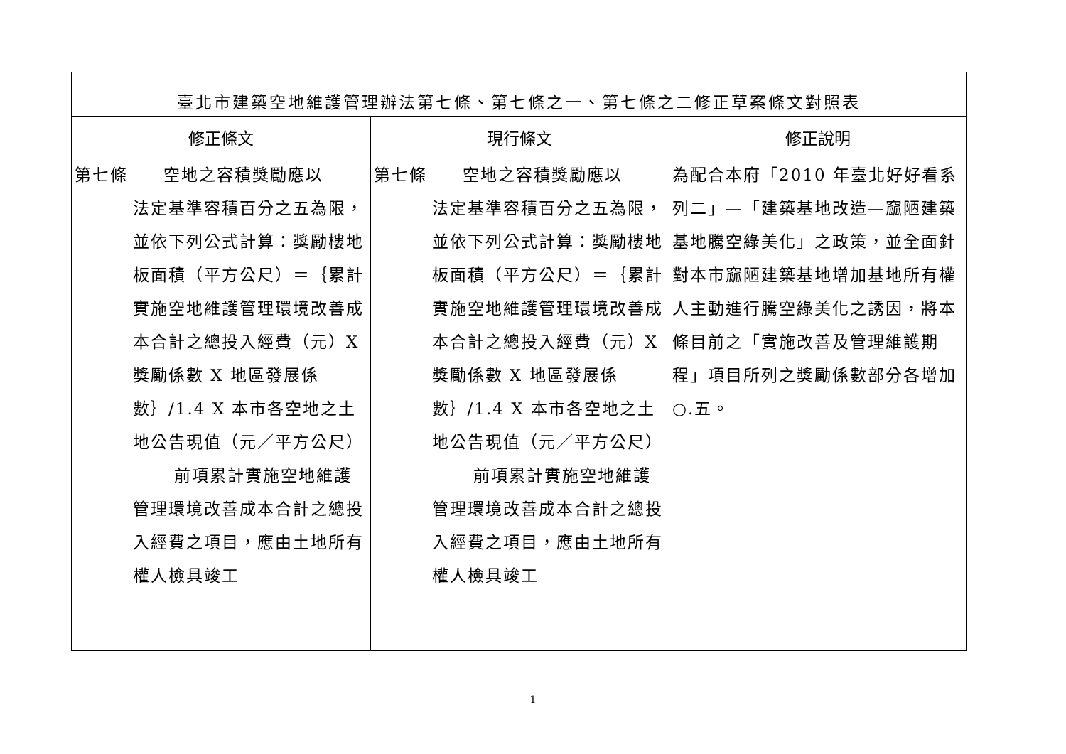| 臺北市建築空地維護管理辦法第七條、第七條之一、第七條之二修正草案條文對照表 | | |
| 修正條文 | 現行條文 | 修正說明 |
| 第七條 空地之容積獎勵應以 法定基準容積百分之五為限，並依下列公式計算：獎勵樓地板面積（平方公尺）＝｛累計實施空地維護管理環境改善成本合計之總投入經費（元）X 獎勵係數 X 地區發展係數｝/1.4 X 本市各空地之土地公告現值（元／平方公尺） 前項累計實施空地維護管理環境改善成本合計之總投入經費之項目，應由土地所有權人檢具竣工 | 第七條 空地之容積獎勵應以 法定基準容積百分之五為限，並依下列公式計算：獎勵樓地板面積（平方公尺）＝｛累計實施空地維護管理環境改善成本合計之總投入經費（元）X 獎勵係數 X 地區發展係數｝/1.4 X 本市各空地之土地公告現值（元／平方公尺） 前項累計實施空地維護管理環境改善成本合計之總投入經費之項目，應由土地所有權人檢具竣工 | 為配合本府「2010 年臺北好好看系列二」—「建築基地改造—窳陋建築基地騰空綠美化」之政策，並全面針對本市窳陋建築基地增加基地所有權人主動進行騰空綠美化之誘因，將本條目前之「實施改善及管理維護期程」項目所列之獎勵係數部分各增加○.五。 |
1